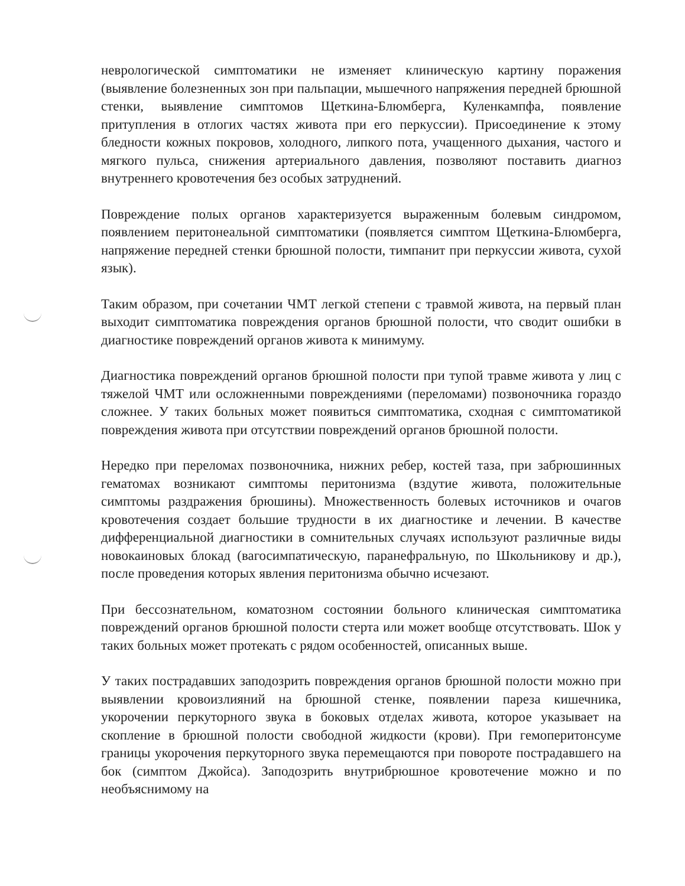неврологической симптоматики не изменяет клиническую картину поражения (выявление болезненных зон при пальпации, мышечного напряжения передней брюшной стенки, выявление симптомов Щеткина-Блюмберга, Куленкампфа, появление притупления в отлогих частях живота при его перкуссии). Присоединение к этому бледности кожных покровов, холодного, липкого пота, учащенного дыхания, частого и мягкого пульса, снижения артериального давления, позволяют поставить диагноз внутреннего кровотечения без особых затруднений.
Повреждение полых органов характеризуется выраженным болевым синдромом, появлением перитонеальной симптоматики (появляется симптом Щеткина-Блюмберга, напряжение передней стенки брюшной полости, тимпанит при перкуссии живота, сухой язык).
Таким образом, при сочетании ЧМТ легкой степени с травмой живота, на первый план выходит симптоматика повреждения органов брюшной полости, что сводит ошибки в диагностике повреждений органов живота к минимуму.
Диагностика повреждений органов брюшной полости при тупой травме живота у лиц с тяжелой ЧМТ или осложненными повреждениями (переломами) позвоночника гораздо сложнее. У таких больных может появиться симптоматика, сходная с симптоматикой повреждения живота при отсутствии повреждений органов брюшной полости.
Нередко при переломах позвоночника, нижних ребер, костей таза, при забрюшинных гематомах возникают симптомы перитонизма (вздутие живота, положительные симптомы раздражения брюшины). Множественность болевых источников и очагов кровотечения создает большие трудности в их диагностике и лечении. В качестве дифференциальной диагностики в сомнительных случаях используют различные виды новокаиновых блокад (вагосимпатическую, паранефральную, по Школьникову и др.), после проведения которых явления перитонизма обычно исчезают.
При бессознательном, коматозном состоянии больного клиническая симптоматика повреждений органов брюшной полости стерта или может вообще отсутствовать. Шок у таких больных может протекать с рядом особенностей, описанных выше.
У таких пострадавших заподозрить повреждения органов брюшной полости можно при выявлении кровоизлияний на брюшной стенке, появлении пареза кишечника, укорочении перкуторного звука в боковых отделах живота, которое указывает на скопление в брюшной полости свободной жидкости (крови). При гемоперитонсуме границы укорочения перкуторного звука перемещаются при повороте пострадавшего на бок (симптом Джойса). Заподозрить внутрибрюшное кровотечение можно и по необъяснимому на